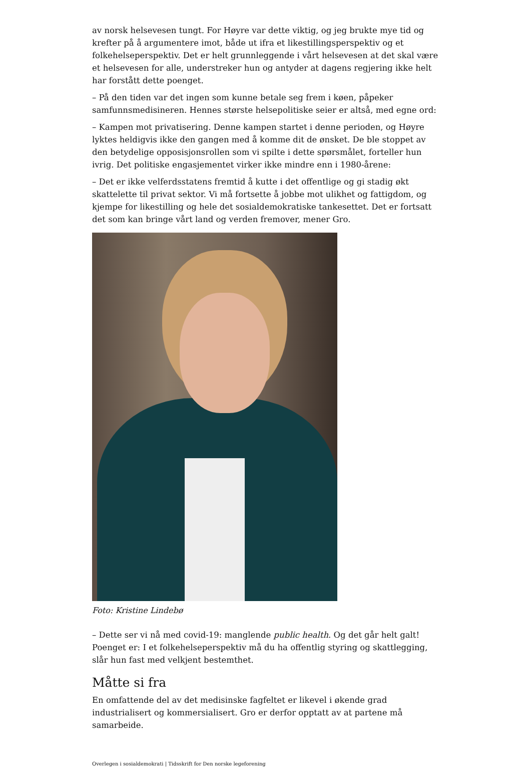av norsk helsevesen tungt. For Høyre var dette viktig, og jeg brukte mye tid og krefter på å argumentere imot, både ut ifra et likestillingsperspektiv og et folkehelseperspektiv. Det er helt grunnleggende i vårt helsevesen at det skal være et helsevesen for alle, understreker hun og antyder at dagens regjering ikke helt har forstått dette poenget.
– På den tiden var det ingen som kunne betale seg frem i køen, påpeker samfunnsmedisineren. Hennes største helsepolitiske seier er altså, med egne ord:
– Kampen mot privatisering. Denne kampen startet i denne perioden, og Høyre lyktes heldigvis ikke den gangen med å komme dit de ønsket. De ble stoppet av den betydelige opposisjonsrollen som vi spilte i dette spørsmålet, forteller hun ivrig. Det politiske engasjementet virker ikke mindre enn i 1980-årene:
– Det er ikke velferdsstatens fremtid å kutte i det offentlige og gi stadig økt skattelette til privat sektor. Vi må fortsette å jobbe mot ulikhet og fattigdom, og kjempe for likestilling og hele det sosialdemokratiske tankesettet. Det er fortsatt det som kan bringe vårt land og verden fremover, mener Gro.
Foto: Kristine Lindebø
– Dette ser vi nå med covid-19: manglende public health. Og det går helt galt! Poenget er: I et folkehelseperspektiv må du ha offentlig styring og skattlegging, slår hun fast med velkjent bestemthet.
Måtte si fra
En omfattende del av det medisinske fagfeltet er likevel i økende grad industrialisert og kommersialisert. Gro er derfor opptatt av at partene må samarbeide.
Overlegen i sosialdemokrati | Tidsskrift for Den norske legeforening